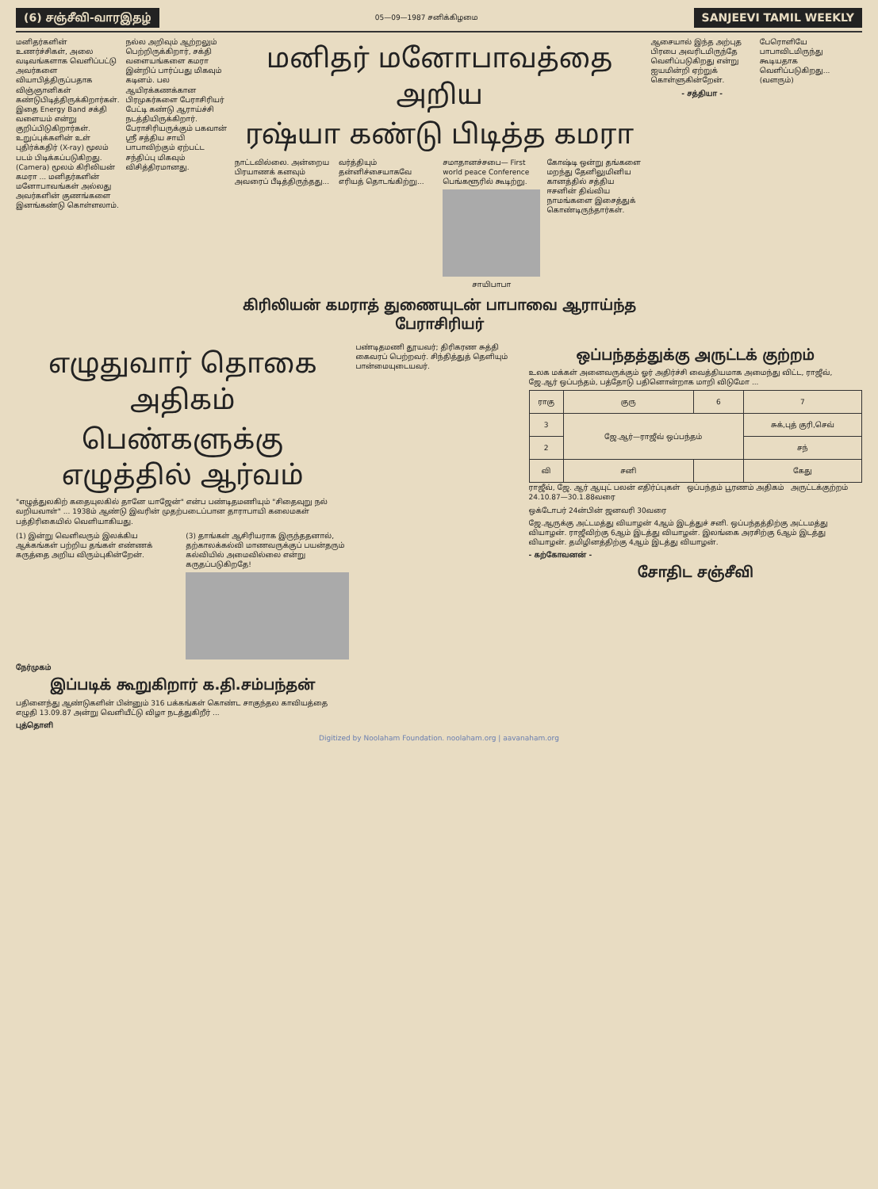(6) சஞ்சீவி-வாரஇதழ் 05—09—1987 சனிக்கிழமை SANJEEVI TAMIL WEEKLY
மனிதர்களின் உணர்ச்சிகள், அலை வடிவங்களாக வெளிப்பட்டு அவர்களை வியாபித்திருப்பதாக விஞ்ஞானிகள் கண்டுபிடித்திருக்கிறார்கள். இதை Energy Band சக்தி வளையம் என்று குறிப்பிடுகிறார்கள். உறுப்புக்களின் உள் புதிர்க்கதிர் (X-ray) மூலம் படம் பிடிக்கப்படுகிறது. (Camera) மூலம் கிரிலியன் கமரா ... மனிதர்களின் மனோபாவங்கள் அல்லது அவர்களின் குணங்களை இனங்கண்டு கொள்ளலாம்.
நல்ல அறிவும் ஆற்றலும் பெற்றிருக்கிறார், சக்தி வளையங்களை கமரா இன்றிப் பார்ப்பது மிகவும் கடினம். பல ஆயிரக்கணக்கான பிரமுகர்களை பேராசிரியர் பேட்டி கண்டு ஆராய்ச்சி நடத்தியிருக்கிறார். பேராசிரியருக்கும் பகவான் ஸ்ரீ சத்திய சாயி பாபாவிற்கும் ஏற்பட்ட சந்திப்பு மிகவும் விசித்திரமானது.
மனிதர் மனோபாவத்தை அறிய
ரஷ்யா கண்டு பிடித்த கமரா
நாட்டவில்லை. அன்றைய பிரயாணக் கனவும் அவரைப் பீடித்திருந்தது...
வர்த்தியும் தன்னிச்சையாகவே எரியத் தொடங்கிற்று...
சமாதானச்சபை— First world peace Conference பெங்களூரில் கூடிற்று.
சாயிபாபா
கோஷ்டி ஒன்று தங்களை மறந்து தேனிலுமினிய கானத்தில் சத்திய ஈசனின் திவ்விய நாமங்களை இசைத்துக் கொண்டிருந்தார்கள்.
கிரிலியன் கமராத் துணையுடன் பாபாவை ஆராய்ந்த பேராசிரியர்
ஆசையால் இந்த அற்புத பிரபை அவரிடமிருந்தே வெளிப்படுகிறது என்று ஐயமின்றி ஏற்றுக் கொள்ளுகின்றேன்.
- சத்தியா -
பேரொளியே பாபாவிடமிருந்து கூடியதாக வெளிப்படுகிறது... (வளரும்)
எழுதுவார் தொகை அதிகம்
பெண்களுக்கு எழுத்தில் ஆர்வம்
"எழுத்துலகிற் கதையுலகில் தானே யாஜேன்" என்ப பண்டிதமணியும் "சிதைவுறு நல் வறியவாள்" ... 1938ம் ஆண்டு இவரின் முதற்படைப்பான தாராபாயி கலைமகள் பத்திரிகையில் வெளியாகியது.
(1) இன்று வெளிவரும் இலக்கிய ஆக்கங்கள் பற்றிய தங்கள் எண்ணக் கருத்தை அறிய விரும்புகின்றேன்.
(3) தாங்கள் ஆசிரியராக இருந்ததனால், தற்காலக்கல்வி மாணவருக்குப் பயன்தரும் கல்வியில் அமைவில்லை என்று கருதப்படுகிறதே!
நேர்முகம்
இப்படிக் கூறுகிறார் க.தி.சம்பந்தன்
பதினைந்து ஆண்டுகளின் பின்னும் 316 பக்கங்கள் கொண்ட சாகுந்தல காவியத்தை எழுதி 13.09.87 அன்று வெளியீட்டு விழா நடத்துகிறீர் ...
புத்தொளி
பண்டிதமணி தூயவர்; திரிகரண சுத்தி கைவரப் பெற்றவர். சிந்தித்துத் தெளியும் பான்மையுடையவர்.
ஒப்பந்தத்துக்கு அருட்டக் குற்றம்
உலக மக்கள் அனைவருக்கும் ஓர் அதிர்ச்சி வைத்தியமாக அமைந்து விட்ட, ராஜீவ், ஜே.ஆர் ஒப்பந்தம், பத்தோடு பதினொன்றாக மாறி விடுமோ ...
| ராகு | குரு | 6 | 7 |
| 3 | ஜே.ஆர்—ராஜீவ் ஒப்பந்தம் | | சுக்,புத் குரி,செவ் |
| 2 | | | சந் |
| வி | சனி | | கேது |
ராஜீவ், ஜே. ஆர் ஆயுட் பலன் எதிர்ப்புகள் ஒப்பந்தம் பூரணம் அதிகம் அருட்டக்குற்றம் 24.10.87—30.1.88வரை
ஒக்டோபர் 24ன்பின் ஜனவரி 30வரை
ஜே.ஆருக்கு அட்டமத்து வியாழன் 4ஆம் இடத்துச் சனி. ஒப்பந்தத்திற்கு அட்டமத்து வியாழன். ராஜீவிற்கு 6ஆம் இடத்து வியாழன். இலங்கை அரசிற்கு 6ஆம் இடத்து வியாழன். தமிழினத்திற்கு 4ஆம் இடத்து வியாழன்.
- கற்கோவனன் -
சோதிட சஞ்சீவி
Digitized by Noolaham Foundation. noolaham.org | aavanaham.org